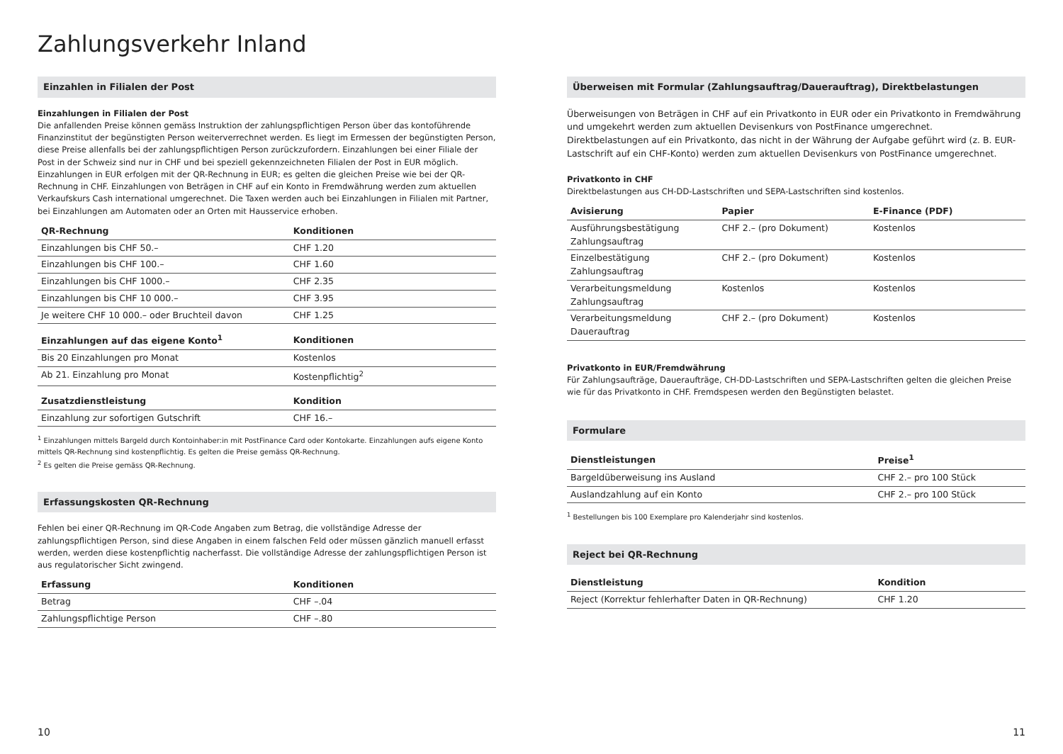Zahlungsverkehr Inland
Einzahlen in Filialen der Post
Einzahlungen in Filialen der Post
Die anfallenden Preise können gemäss Instruktion der zahlungspflichtigen Person über das kontoführende Finanzinstitut der begünstigten Person weiterverrechnet werden. Es liegt im Ermessen der begünstigten Person, diese Preise allenfalls bei der zahlungspflichtigen Person zurückzufordern. Einzahlungen bei einer Filiale der Post in der Schweiz sind nur in CHF und bei speziell gekennzeichneten Filialen der Post in EUR möglich. Einzahlungen in EUR erfolgen mit der QR-Rechnung in EUR; es gelten die gleichen Preise wie bei der QR-Rechnung in CHF. Einzahlungen von Beträgen in CHF auf ein Konto in Fremdwährung werden zum aktuellen Verkaufskurs Cash international umgerechnet. Die Taxen werden auch bei Einzahlungen in Filialen mit Partner, bei Einzahlungen am Automaten oder an Orten mit Hausservice erhoben.
| QR-Rechnung | Konditionen |
| --- | --- |
| Einzahlungen bis CHF 50.– | CHF 1.20 |
| Einzahlungen bis CHF 100.– | CHF 1.60 |
| Einzahlungen bis CHF 1000.– | CHF 2.35 |
| Einzahlungen bis CHF 10 000.– | CHF 3.95 |
| Je weitere CHF 10 000.– oder Bruchteil davon | CHF 1.25 |
| Einzahlungen auf das eigene Konto<sup>1</sup> | Konditionen |
| --- | --- |
| Bis 20 Einzahlungen pro Monat | Kostenlos |
| Ab 21. Einzahlung pro Monat | Kostenpflichtig<sup>2</sup> |
| Zusatzdienstleistung | Kondition |
| --- | --- |
| Einzahlung zur sofortigen Gutschrift | CHF 16.– |
<sup>1</sup> Einzahlungen mittels Bargeld durch Kontoinhaber:in mit PostFinance Card oder Kontokarte. Einzahlungen aufs eigene Konto mittels QR-Rechnung sind kostenpflichtig. Es gelten die Preise gemäss QR-Rechnung.
<sup>2</sup> Es gelten die Preise gemäss QR-Rechnung.
Erfassungskosten QR-Rechnung
Fehlen bei einer QR-Rechnung im QR-Code Angaben zum Betrag, die vollständige Adresse der zahlungspflichtigen Person, sind diese Angaben in einem falschen Feld oder müssen gänzlich manuell erfasst werden, werden diese kostenpflichtig nacherfasst. Die vollständige Adresse der zahlungspflichtigen Person ist aus regulatorischer Sicht zwingend.
| Erfassung | Konditionen |
| --- | --- |
| Betrag | CHF –.04 |
| Zahlungspflichtige Person | CHF –.80 |
10
Überweisen mit Formular (Zahlungsauftrag/Dauerauftrag), Direktbelastungen
Überweisungen von Beträgen in CHF auf ein Privatkonto in EUR oder ein Privatkonto in Fremdwährung und umgekehrt werden zum aktuellen Devisenkurs von PostFinance umgerechnet.
Direktbelastungen auf ein Privatkonto, das nicht in der Währung der Aufgabe geführt wird (z. B. EUR-Lastschrift auf ein CHF-Konto) werden zum aktuellen Devisenkurs von PostFinance umgerechnet.
Privatkonto in CHF
Direktbelastungen aus CH-DD-Lastschriften und SEPA-Lastschriften sind kostenlos.
| Avisierung | Papier | E-Finance (PDF) |
| --- | --- | --- |
| Ausführungsbestätigung Zahlungsauftrag | CHF 2.– (pro Dokument) | Kostenlos |
| Einzelbestätigung Zahlungsauftrag | CHF 2.– (pro Dokument) | Kostenlos |
| Verarbeitungsmeldung Zahlungsauftrag | Kostenlos | Kostenlos |
| Verarbeitungsmeldung Dauerauftrag | CHF 2.– (pro Dokument) | Kostenlos |
Privatkonto in EUR/Fremdwährung
Für Zahlungsaufträge, Daueraufträge, CH-DD-Lastschriften und SEPA-Lastschriften gelten die gleichen Preise wie für das Privatkonto in CHF. Fremdspesen werden den Begünstigten belastet.
Formulare
| Dienstleistungen | Preise<sup>1</sup> |
| --- | --- |
| Bargeldüberweisung ins Ausland | CHF 2.– pro 100 Stück |
| Auslandzahlung auf ein Konto | CHF 2.– pro 100 Stück |
<sup>1</sup> Bestellungen bis 100 Exemplare pro Kalenderjahr sind kostenlos.
Reject bei QR-Rechnung
| Dienstleistung | Kondition |
| --- | --- |
| Reject (Korrektur fehlerhafter Daten in QR-Rechnung) | CHF 1.20 |
11